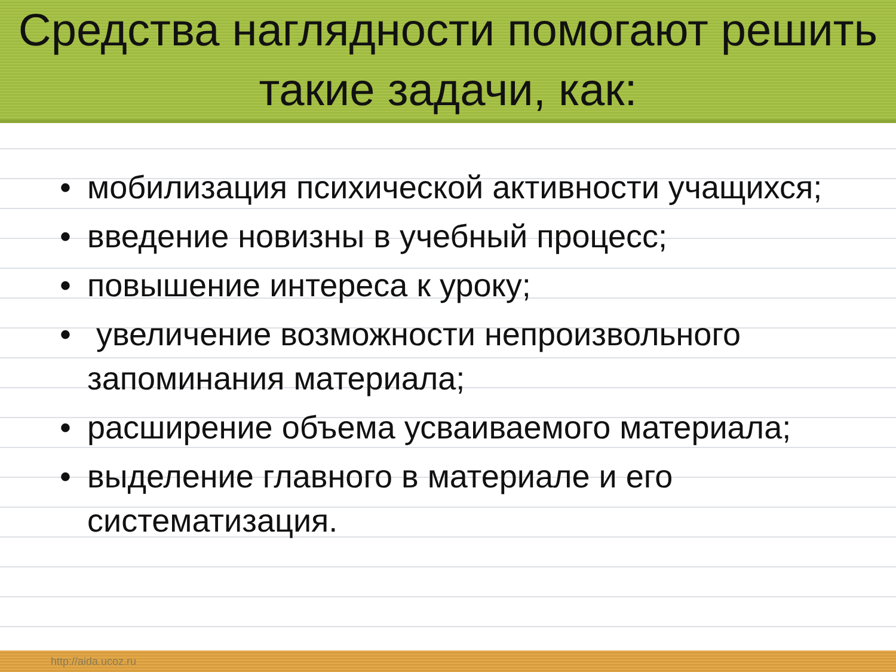Средства наглядности помогают решить такие задачи, как:
• мобилизация психической активности учащихся;
• введение новизны в учебный процесс;
• повышение интереса к уроку;
• увеличение возможности непроизвольного запоминания материала;
• расширение объема усваиваемого материала;
• выделение главного в материале и его систематизация.
http://aida.ucoz.ru